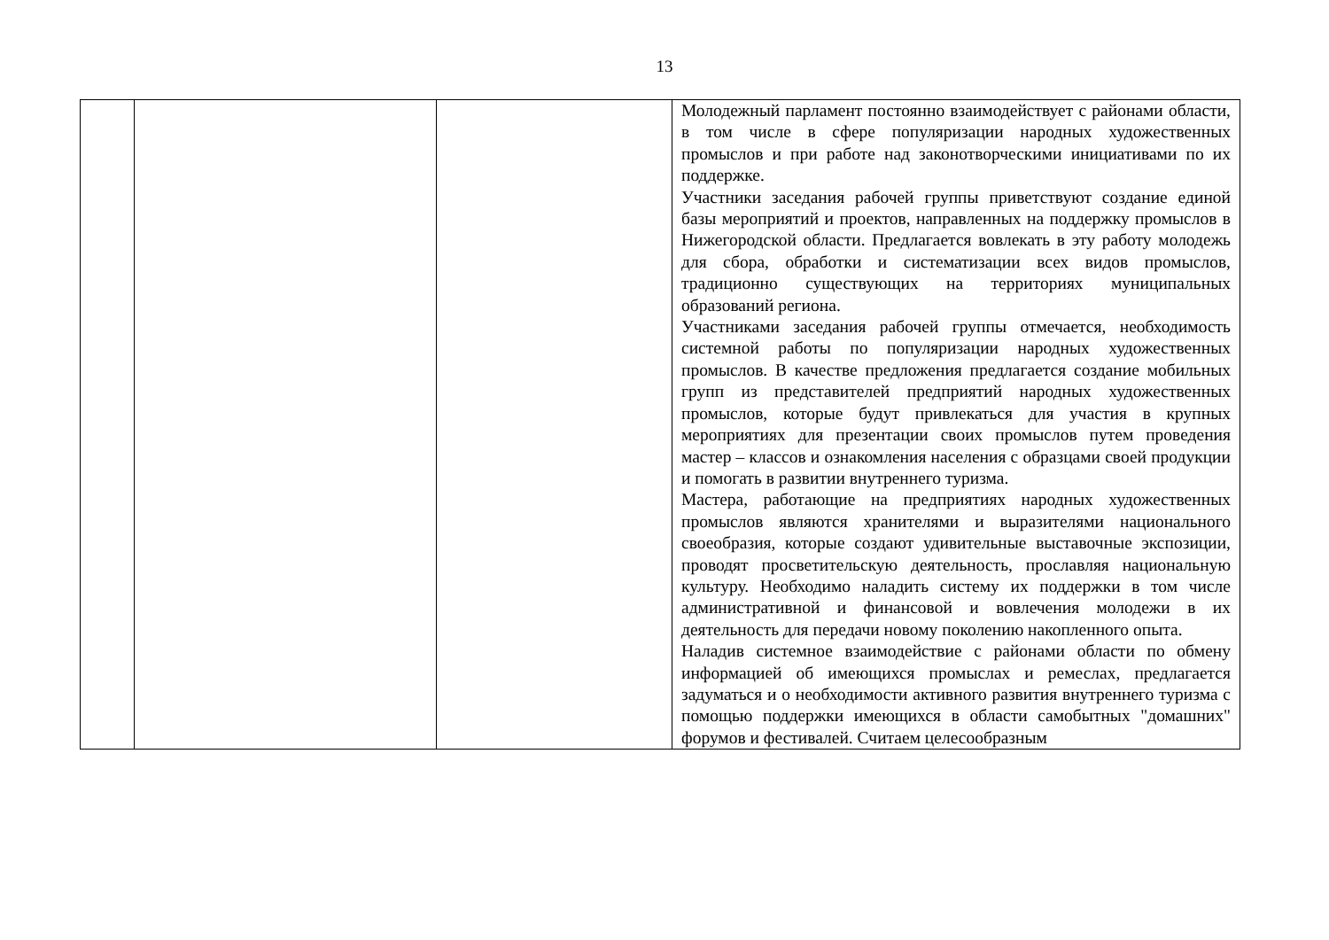13
| | | | Молодежный парламент постоянно взаимодействует с районами области, в том числе в сфере популяризации народных художественных промыслов и при работе над законотворческими инициативами по их поддержке. Участники заседания рабочей группы приветствуют создание единой базы мероприятий и проектов, направленных на поддержку промыслов в Нижегородской области. Предлагается вовлекать в эту работу молодежь для сбора, обработки и систематизации всех видов промыслов, традиционно существующих на территориях муниципальных образований региона. Участниками заседания рабочей группы отмечается, необходимость системной работы по популяризации народных художественных промыслов. В качестве предложения предлагается создание мобильных групп из представителей предприятий народных художественных промыслов, которые будут привлекаться для участия в крупных мероприятиях для презентации своих промыслов путем проведения мастер – классов и ознакомления населения с образцами своей продукции и помогать в развитии внутреннего туризма. Мастера, работающие на предприятиях народных художественных промыслов являются хранителями и выразителями национального своеобразия, которые создают удивительные выставочные экспозиции, проводят просветительскую деятельность, прославляя национальную культуру. Необходимо наладить систему их поддержки в том числе административной и финансовой и вовлечения молодежи в их деятельность для передачи новому поколению накопленного опыта. Наладив системное взаимодействие с районами области по обмену информацией об имеющихся промыслах и ремеслах, предлагается задуматься и о необходимости активного развития внутреннего туризма с помощью поддержки имеющихся в области самобытных "домашних" форумов и фестивалей. Считаем целесообразным |